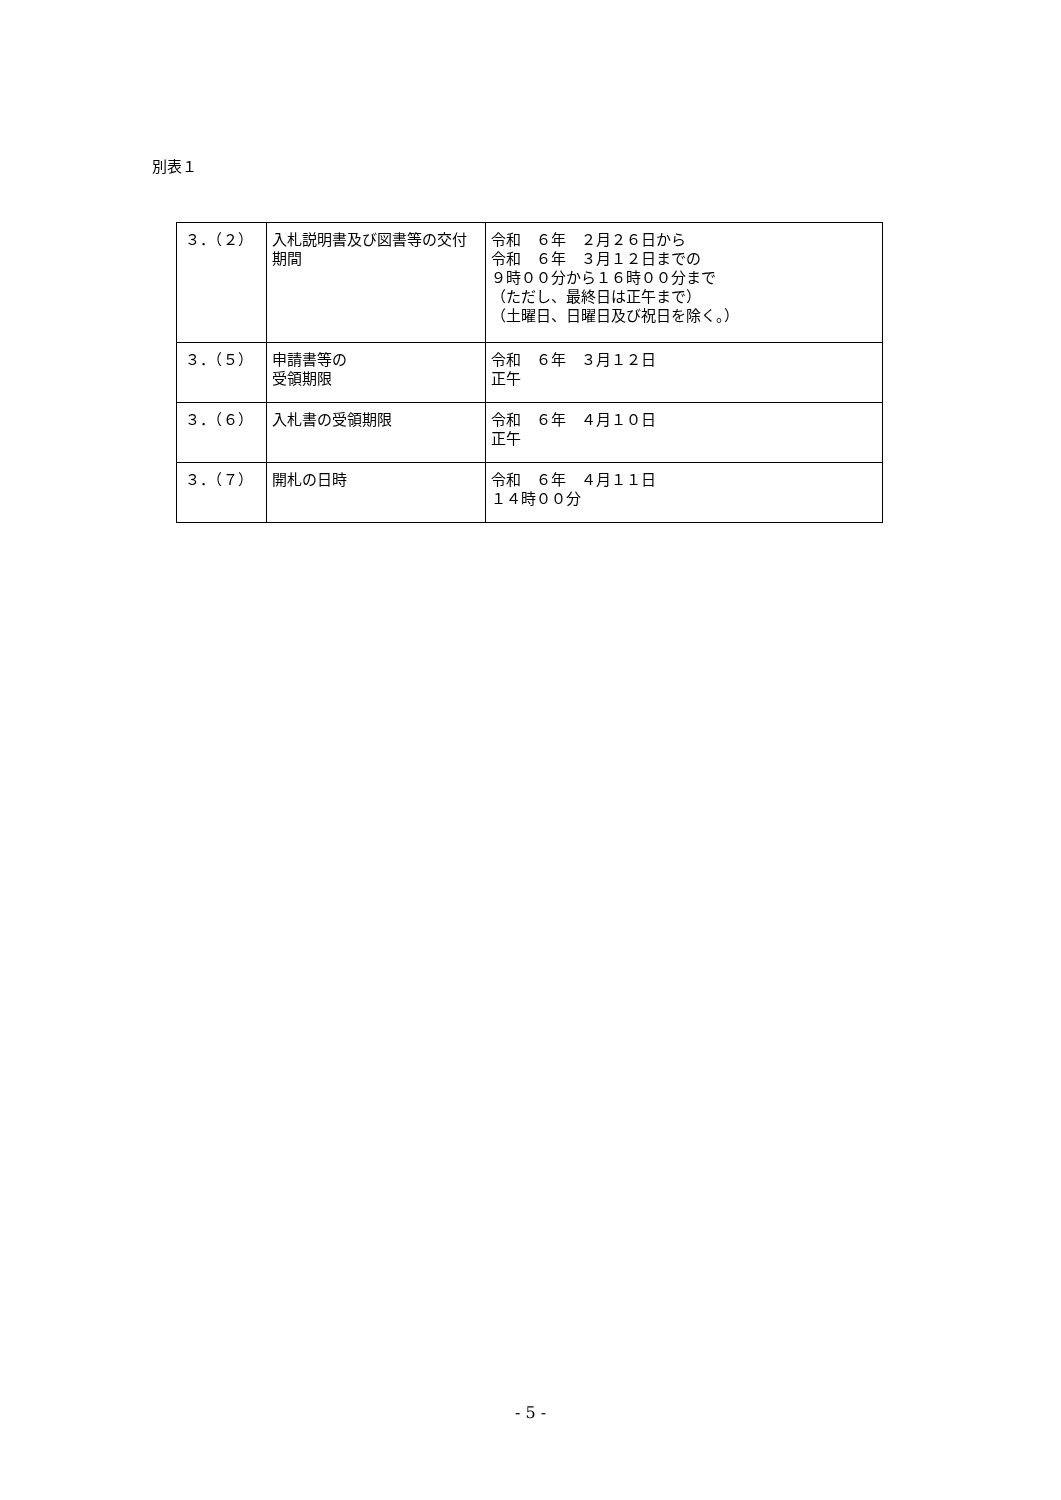別表１
| ３．（２） | 入札説明書及び図書等の交付期間 | 令和 ６年 ２月２６日から 令和 ６年 ３月１２日までの ９時００分から１６時００分まで （ただし、最終日は正午まで） （土曜日、日曜日及び祝日を除く。） |
| ３．（５） | 申請書等の 受領期限 | 令和 ６年 ３月１２日 正午 |
| ３．（６） | 入札書の受領期限 | 令和 ６年 ４月１０日 正午 |
| ３．（７） | 開札の日時 | 令和 ６年 ４月１１日 １４時００分 |
- 5 -